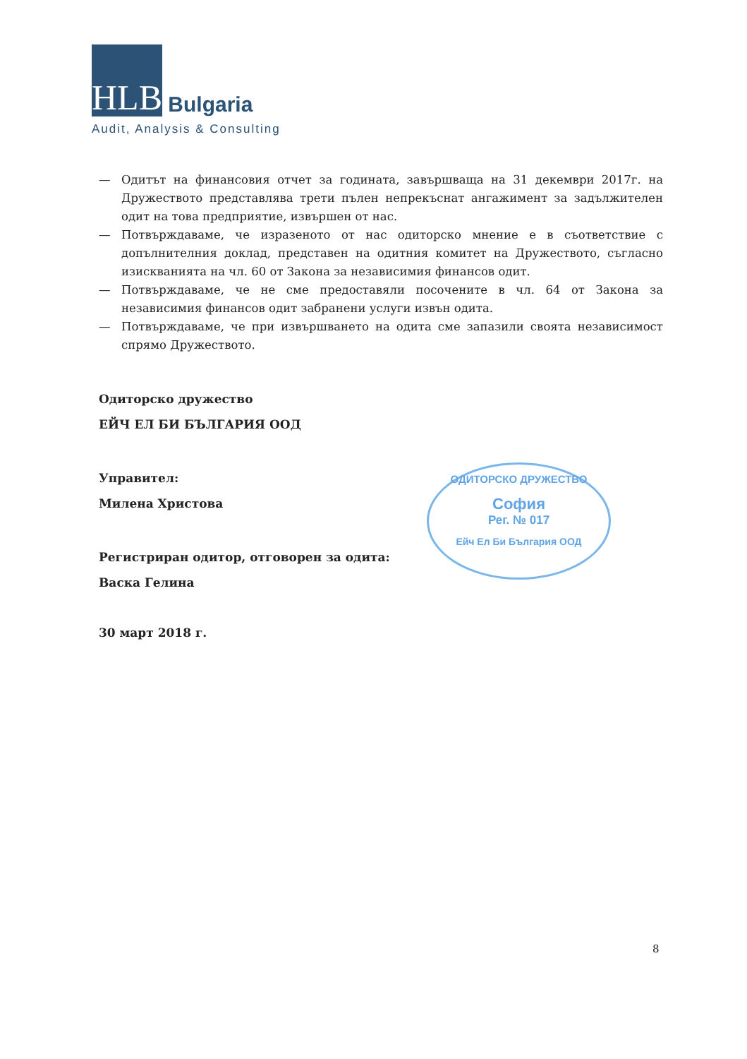HLB Bulgaria
Audit, Analysis & Consulting
— Одитът на финансовия отчет за годината, завършваща на 31 декември 2017г. на Дружеството представлява трети пълен непрекъснат ангажимент за задължителен одит на това предприятие, извършен от нас.
— Потвърждаваме, че изразеното от нас одиторско мнение е в съответствие с допълнителния доклад, представен на одитния комитет на Дружеството, съгласно изискванията на чл. 60 от Закона за независимия финансов одит.
— Потвърждаваме, че не сме предоставяли посочените в чл. 64 от Закона за независимия финансов одит забранени услуги извън одита.
— Потвърждаваме, че при извършването на одита сме запазили своята независимост спрямо Дружеството.
Одиторско дружество
ЕЙЧ ЕЛ БИ БЪЛГАРИЯ ООД
Управител:
Милена Христова
Регистриран одитор, отговорен за одита:
Васка Гелина
30 март 2018 г.
ОДИТОРСКО ДРУЖЕСТВО
София
Рег. № 017
Ейч Ел Би България ООД
8